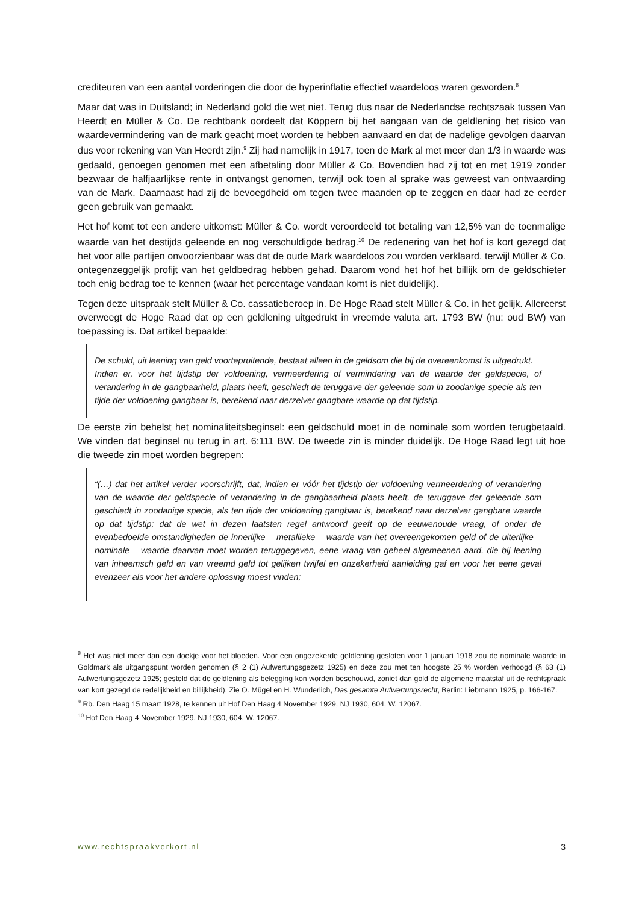crediteuren van een aantal vorderingen die door de hyperinflatie effectief waardeloos waren geworden.<sup>8</sup>
Maar dat was in Duitsland; in Nederland gold die wet niet. Terug dus naar de Nederlandse rechtszaak tussen Van Heerdt en Müller & Co. De rechtbank oordeelt dat Köppern bij het aangaan van de geldlening het risico van waardevermindering van de mark geacht moet worden te hebben aanvaard en dat de nadelige gevolgen daarvan dus voor rekening van Van Heerdt zijn.<sup>9</sup> Zij had namelijk in 1917, toen de Mark al met meer dan 1/3 in waarde was gedaald, genoegen genomen met een afbetaling door Müller & Co. Bovendien had zij tot en met 1919 zonder bezwaar de halfjaarlijkse rente in ontvangst genomen, terwijl ook toen al sprake was geweest van ontwaarding van de Mark. Daarnaast had zij de bevoegdheid om tegen twee maanden op te zeggen en daar had ze eerder geen gebruik van gemaakt.
Het hof komt tot een andere uitkomst: Müller & Co. wordt veroordeeld tot betaling van 12,5% van de toenmalige waarde van het destijds geleende en nog verschuldigde bedrag.<sup>10</sup> De redenering van het hof is kort gezegd dat het voor alle partijen onvoorzienbaar was dat de oude Mark waardeloos zou worden verklaard, terwijl Müller & Co. ontegenzeggelijk profijt van het geldbedrag hebben gehad. Daarom vond het hof het billijk om de geldschieter toch enig bedrag toe te kennen (waar het percentage vandaan komt is niet duidelijk).
Tegen deze uitspraak stelt Müller & Co. cassatieberoep in. De Hoge Raad stelt Müller & Co. in het gelijk. Allereerst overweegt de Hoge Raad dat op een geldlening uitgedrukt in vreemde valuta art. 1793 BW (nu: oud BW) van toepassing is. Dat artikel bepaalde:
De schuld, uit leening van geld voortepruitende, bestaat alleen in de geldsom die bij de overeenkomst is uitgedrukt.
Indien er, voor het tijdstip der voldoening, vermeerdering of vermindering van de waarde der geldspecie, of verandering in de gangbaarheid, plaats heeft, geschiedt de teruggave der geleende som in zoodanige specie als ten tijde der voldoening gangbaar is, berekend naar derzelver gangbare waarde op dat tijdstip.
De eerste zin behelst het nominaliteitsbeginsel: een geldschuld moet in de nominale som worden terugbetaald. We vinden dat beginsel nu terug in art. 6:111 BW. De tweede zin is minder duidelijk. De Hoge Raad legt uit hoe die tweede zin moet worden begrepen:
“(…) dat het artikel verder voorschrijft, dat, indien er vóór het tijdstip der voldoening vermeerdering of verandering van de waarde der geldspecie of verandering in de gangbaarheid plaats heeft, de teruggave der geleende som geschiedt in zoodanige specie, als ten tijde der voldoening gangbaar is, berekend naar derzelver gangbare waarde op dat tijdstip; dat de wet in dezen laatsten regel antwoord geeft op de eeuwenoude vraag, of onder de evenbedoelde omstandigheden de innerlijke – metallieke – waarde van het overeengekomen geld of de uiterlijke – nominale – waarde daarvan moet worden teruggegeven, eene vraag van geheel algemeenen aard, die bij leening van inheemsch geld en van vreemd geld tot gelijken twijfel en onzekerheid aanleiding gaf en voor het eene geval evenzeer als voor het andere oplossing moest vinden;
<sup>8</sup> Het was niet meer dan een doekje voor het bloeden. Voor een ongezekerde geldlening gesloten voor 1 januari 1918 zou de nominale waarde in Goldmark als uitgangspunt worden genomen (§ 2 (1) Aufwertungsgezetz 1925) en deze zou met ten hoogste 25 % worden verhoogd (§ 63 (1) Aufwertungsgezetz 1925; gesteld dat de geldlening als belegging kon worden beschouwd, zoniet dan gold de algemene maatstaf uit de rechtspraak van kort gezegd de redelijkheid en billijkheid). Zie O. Mügel en H. Wunderlich, Das gesamte Aufwertungsrecht, Berlin: Liebmann 1925, p. 166-167.
<sup>9</sup> Rb. Den Haag 15 maart 1928, te kennen uit Hof Den Haag 4 November 1929, NJ 1930, 604, W. 12067.
<sup>10</sup> Hof Den Haag 4 November 1929, NJ 1930, 604, W. 12067.
www.rechtspraakverkort.nl 3